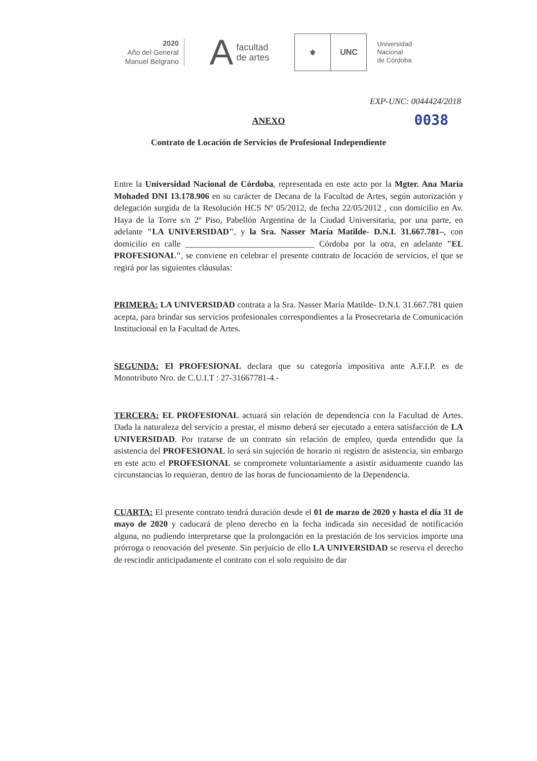2020
Año del General
Manuel Belgrano
Afacultad
de artes
⚜ UNC
Universidad
Nacional
de Córdoba
EXP-UNC: 0044424/2018
ANEXO 0038
Contrato de Locación de Servicios de Profesional Independiente
Entre la Universidad Nacional de Córdoba, representada en este acto por la Mgter. Ana María Mohaded DNI 13.178.906 en su carácter de Decana de la Facultad de Artes, según autorización y delegación surgida de la Resolución HCS Nº 05/2012, de fecha 22/05/2012 , con domicilio en Av. Haya de la Torre s/n 2º Piso, Pabellón Argentina de la Ciudad Universitaria, por una parte, en adelante "LA UNIVERSIDAD", y la Sra. Nasser María Matilde- D.N.I. 31.667.781–, con domicilio en calle ______________________________ Córdoba por la otra, en adelante "EL PROFESIONAL", se conviene en celebrar el presente contrato de locación de servicios, el que se regirá por las siguientes cláusulas:
PRIMERA: LA UNIVERSIDAD contrata a la Sra. Nasser María Matilde- D.N.I. 31.667.781 quien acepta, para brindar sus servicios profesionales correspondientes a la Prosecretaria de Comunicación Institucional en la Facultad de Artes.
SEGUNDA: El PROFESIONAL declara que su categoría impositiva ante A.F.I.P. es de Monotributo Nro. de C.U.I.T : 27-31667781-4.-
TERCERA: EL PROFESIONAL actuará sin relación de dependencia con la Facultad de Artes. Dada la naturaleza del servicio a prestar, el mismo deberá ser ejecutado a entera satisfacción de LA UNIVERSIDAD. Por tratarse de un contrato sin relación de empleo, queda entendido que la asistencia del PROFESIONAL lo será sin sujeción de horario ni registro de asistencia, sin embargo en este acto el PROFESIONAL se compromete voluntariamente a asistir asiduamente cuando las circunstancias lo requieran, dentro de las horas de funcionamiento de la Dependencia.
CUARTA: El presente contrato tendrá duración desde el 01 de marzo de 2020 y hasta el día 31 de mayo de 2020 y caducará de pleno derecho en la fecha indicada sin necesidad de notificación alguna, no pudiendo interpretarse que la prolongación en la prestación de los servicios importe una prórroga o renovación del presente. Sin perjuicio de ello LA UNIVERSIDAD se reserva el derecho de rescindir anticipadamente el contrato con el solo requisito de dar